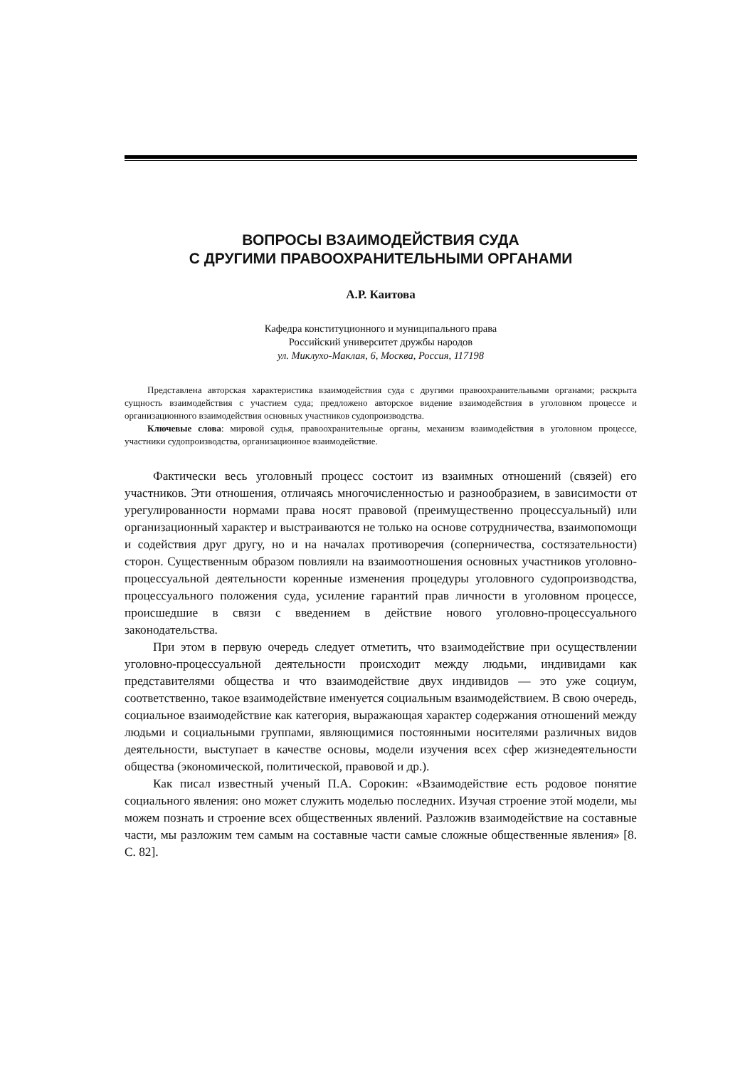ВОПРОСЫ ВЗАИМОДЕЙСТВИЯ СУДА
С ДРУГИМИ ПРАВООХРАНИТЕЛЬНЫМИ ОРГАНАМИ
А.Р. Каитова
Кафедра конституционного и муниципального права
Российский университет дружбы народов
ул. Миклухо-Маклая, 6, Москва, Россия, 117198
Представлена авторская характеристика взаимодействия суда с другими правоохранительными органами; раскрыта сущность взаимодействия с участием суда; предложено авторское видение взаимодействия в уголовном процессе и организационного взаимодействия основных участников судопроизводства.
Ключевые слова: мировой судья, правоохранительные органы, механизм взаимодействия в уголовном процессе, участники судопроизводства, организационное взаимодействие.
Фактически весь уголовный процесс состоит из взаимных отношений (связей) его участников. Эти отношения, отличаясь многочисленностью и разнообразием, в зависимости от урегулированности нормами права носят правовой (преимущественно процессуальный) или организационный характер и выстраиваются не только на основе сотрудничества, взаимопомощи и содействия друг другу, но и на началах противоречия (соперничества, состязательности) сторон. Существенным образом повлияли на взаимоотношения основных участников уголовно-процессуальной деятельности коренные изменения процедуры уголовного судопроизводства, процессуального положения суда, усиление гарантий прав личности в уголовном процессе, происшедшие в связи с введением в действие нового уголовно-процессуального законодательства.
При этом в первую очередь следует отметить, что взаимодействие при осуществлении уголовно-процессуальной деятельности происходит между людьми, индивидами как представителями общества и что взаимодействие двух индивидов — это уже социум, соответственно, такое взаимодействие именуется социальным взаимодействием. В свою очередь, социальное взаимодействие как категория, выражающая характер содержания отношений между людьми и социальными группами, являющимися постоянными носителями различных видов деятельности, выступает в качестве основы, модели изучения всех сфер жизнедеятельности общества (экономической, политической, правовой и др.).
Как писал известный ученый П.А. Сорокин: «Взаимодействие есть родовое понятие социального явления: оно может служить моделью последних. Изучая строение этой модели, мы можем познать и строение всех общественных явлений. Разложив взаимодействие на составные части, мы разложим тем самым на составные части самые сложные общественные явления» [8. С. 82].